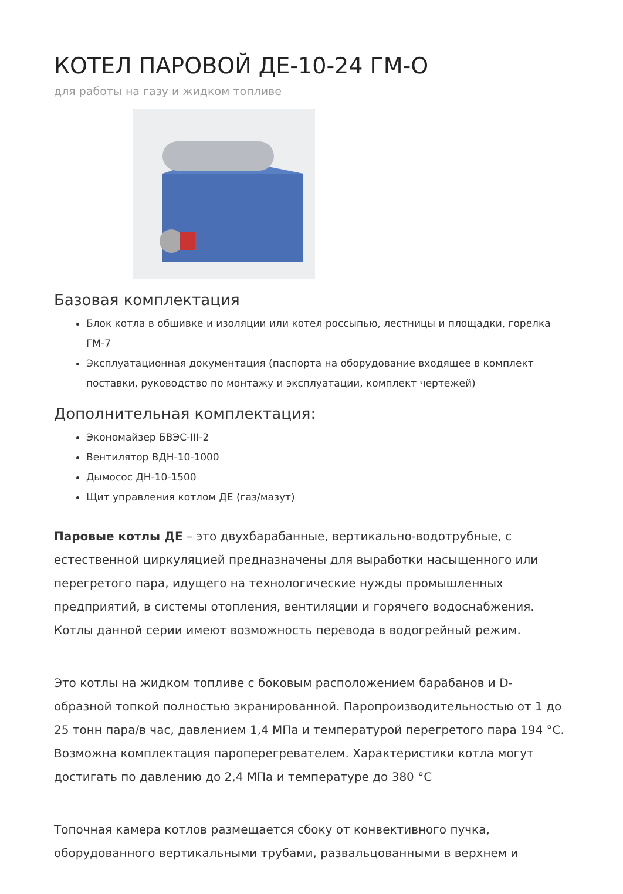КОТЕЛ ПАРОВОЙ ДЕ-10-24 ГМ-О
для работы на газу и жидком топливе
Базовая комплектация
Блок котла в обшивке и изоляции или котел россыпью, лестницы и площадки, горелка ГМ-7
Эксплуатационная документация (паспорта на оборудование входящее в комплект поставки, руководство по монтажу и эксплуатации, комплект чертежей)
Дополнительная комплектация:
Экономайзер БВЭС-III-2
Вентилятор ВДН-10-1000
Дымосос ДН-10-1500
Щит управления котлом ДЕ (газ/мазут)
Паровые котлы ДЕ – это двухбарабанные, вертикально-водотрубные, с естественной циркуляцией предназначены для выработки насыщенного или перегретого пара, идущего на технологические нужды промышленных предприятий, в системы отопления, вентиляции и горячего водоснабжения. Котлы данной серии имеют возможность перевода в водогрейный режим.
Это котлы на жидком топливе с боковым расположением барабанов и D-образной топкой полностью экранированной. Паропроизводительностью от 1 до 25 тонн пара/в час, давлением 1,4 МПа и температурой перегретого пара 194 °С. Возможна комплектация пароперегревателем. Характеристики котла могут достигать по давлению до 2,4 МПа и температуре до 380 °С
Топочная камера котлов размещается сбоку от конвективного пучка, оборудованного вертикальными трубами, развальцованными в верхнем и